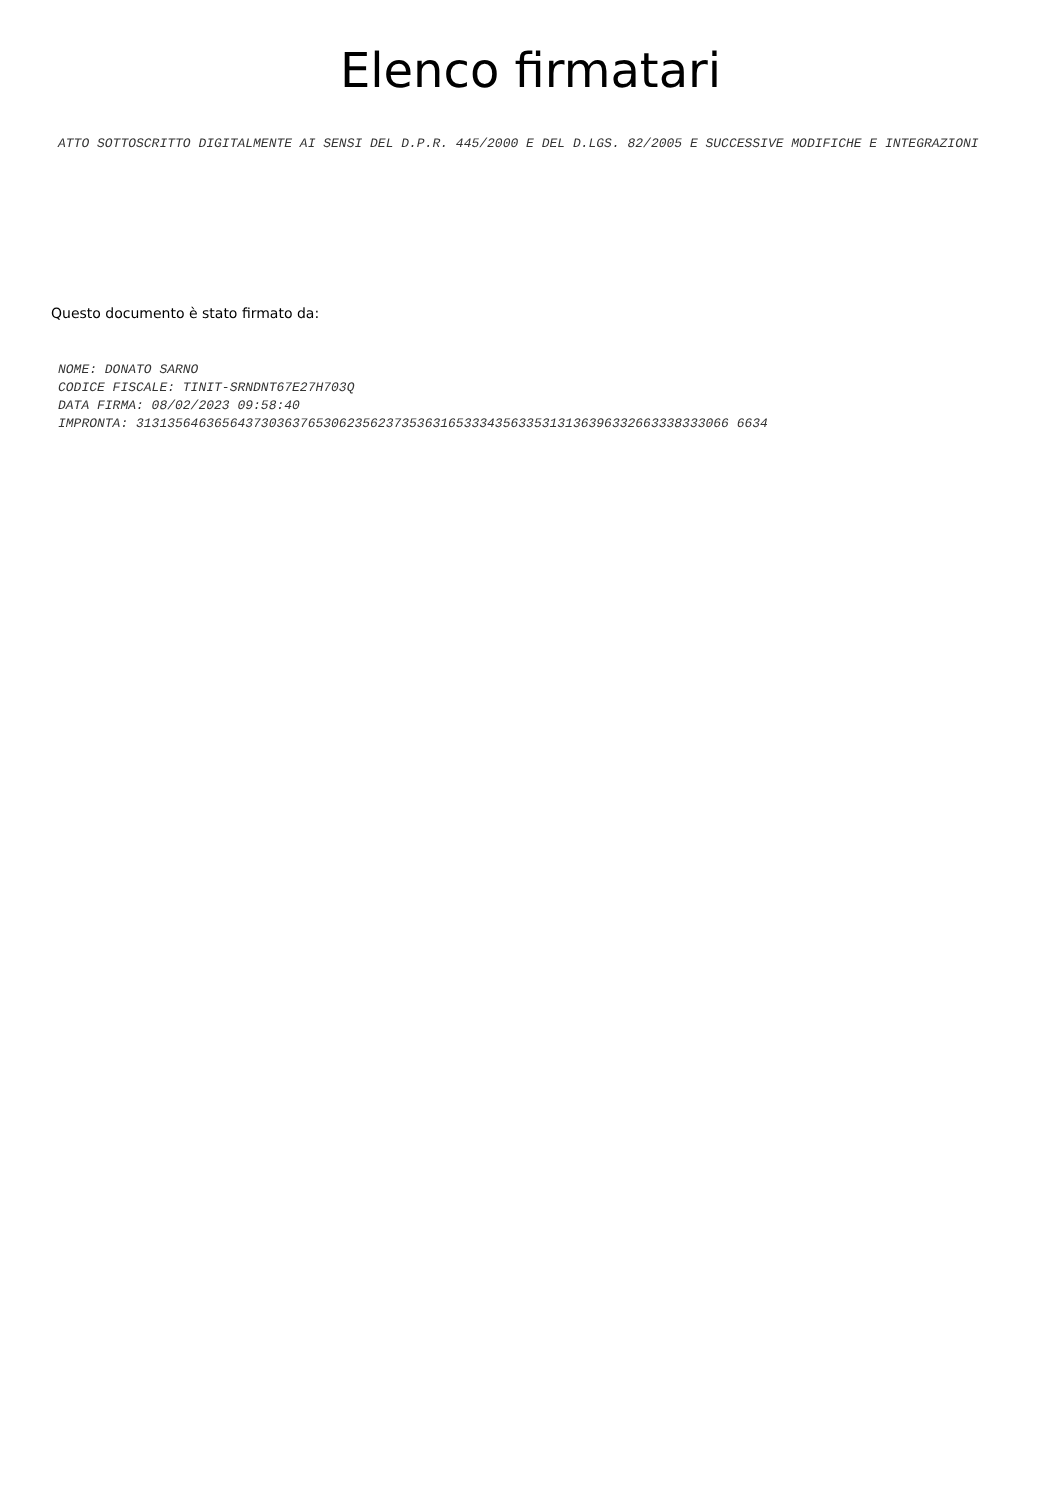Elenco firmatari
ATTO SOTTOSCRITTO DIGITALMENTE AI SENSI DEL D.P.R. 445/2000 E DEL D.LGS. 82/2005 E SUCCESSIVE MODIFICHE E INTEGRAZIONI
Questo documento è stato firmato da:
NOME: DONATO SARNO
CODICE FISCALE: TINIT-SRNDNT67E27H703Q
DATA FIRMA: 08/02/2023 09:58:40
IMPRONTA: 3131356463656437303637653062356237353631653334356335313136396332663338333066 6634